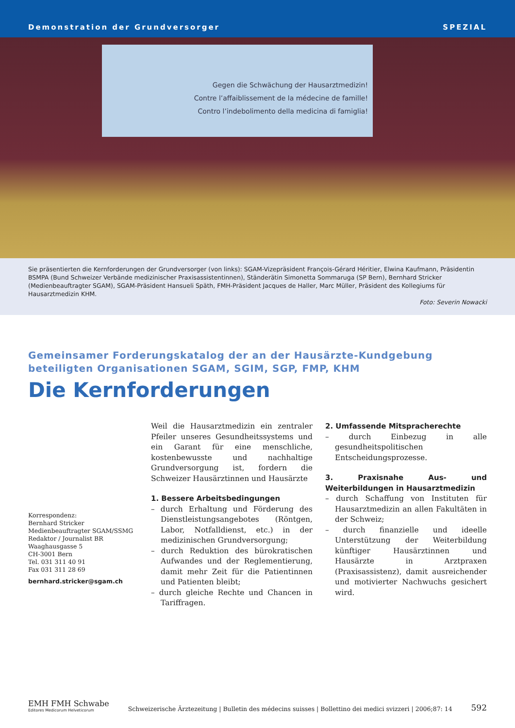Demonstration der Grundversorger SPEZIAL
Gegen die Schwächung der Hausarztmedizin!
Contre l’affaiblissement de la médecine de famille!
Contro l’indebolimento della medicina di famiglia!
Sie präsentierten die Kernforderungen der Grundversorger (von links): SGAM-Vizepräsident François-Gérard Héritier, Elwina Kaufmann, Präsidentin BSMPA (Bund Schweizer Verbände medizinischer Praxisassistentinnen), Ständerätin Simonetta Sommaruga (SP Bern), Bernhard Stricker (Medienbeauftragter SGAM), SGAM-Präsident Hansueli Späth, FMH-Präsident Jacques de Haller, Marc Müller, Präsident des Kollegiums für Hausarztmedizin KHM.
Foto: Severin Nowacki
Gemeinsamer Forderungskatalog der an der Hausärzte-Kundgebung beteiligten Organisationen SGAM, SGIM, SGP, FMP, KHM
Die Kernforderungen
Korrespondenz:
Bernhard Stricker
Medienbeauftragter SGAM/SSMG
Redaktor / Journalist BR
Waaghausgasse 5
CH-3001 Bern
Tel. 031 311 40 91
Fax 031 311 28 69
bernhard.stricker@sgam.ch
Weil die Hausarztmedizin ein zentraler Pfeiler unseres Gesundheitssystems und ein Garant für eine menschliche, kostenbewusste und nachhaltige Grundversorgung ist, fordern die Schweizer Hausärztinnen und Hausärzte
1. Bessere Arbeitsbedingungen
– durch Erhaltung und Förderung des Dienstleistungsangebotes (Röntgen, Labor, Notfalldienst, etc.) in der medizinischen Grundversorgung;
– durch Reduktion des bürokratischen Aufwandes und der Reglementierung, damit mehr Zeit für die Patientinnen und Patienten bleibt;
– durch gleiche Rechte und Chancen in Tariffragen.
2. Umfassende Mitspracherechte
– durch Einbezug in alle gesundheitspolitischen Entscheidungsprozesse.
3. Praxisnahe Aus- und Weiterbildungen in Hausarztmedizin
– durch Schaffung von Instituten für Hausarztmedizin an allen Fakultäten in der Schweiz;
– durch finanzielle und ideelle Unterstützung der Weiterbildung künftiger Hausärztinnen und Hausärzte in Arztpraxen (Praxisassistenz), damit ausreichender und motivierter Nachwuchs gesichert wird.
EMH FMH Schwabe
Editores Medicorum Helveticorum
Schweizerische Ärztezeitung | Bulletin des médecins suisses | Bollettino dei medici svizzeri | 2006;87: 14
592